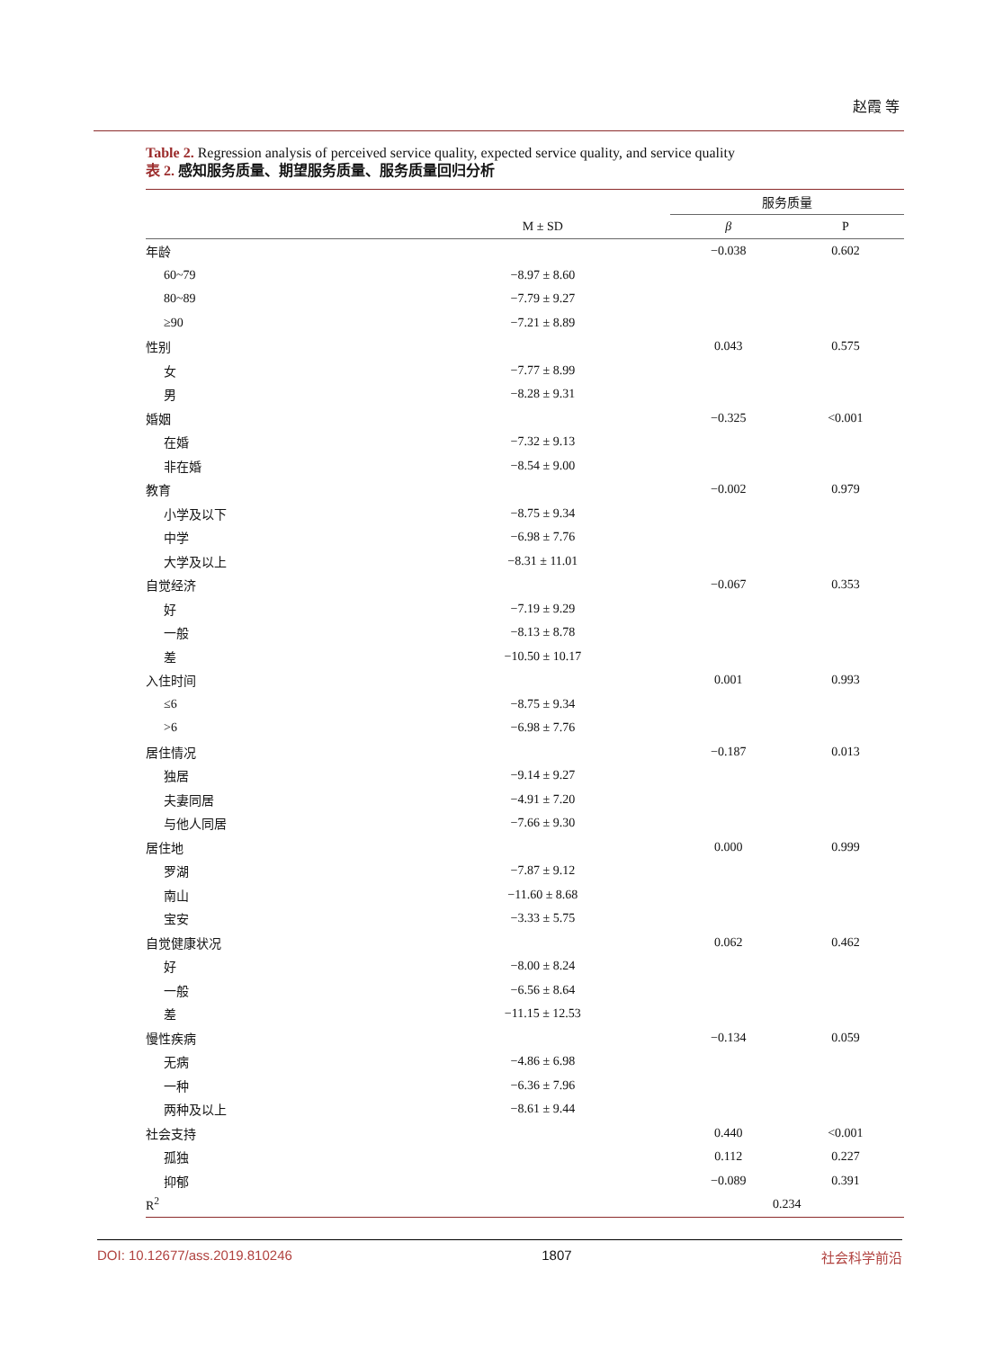赵霞 等
Table 2. Regression analysis of perceived service quality, expected service quality, and service quality
表 2. 感知服务质量、期望服务质量、服务质量回归分析
| | | 服务质量 | |
| --- | --- | --- | --- |
| | M ± SD | β | P |
| 年龄 | | −0.038 | 0.602 |
| 60~79 | −8.97 ± 8.60 | | |
| 80~89 | −7.79 ± 9.27 | | |
| ≥90 | −7.21 ± 8.89 | | |
| 性别 | | 0.043 | 0.575 |
| 女 | −7.77 ± 8.99 | | |
| 男 | −8.28 ± 9.31 | | |
| 婚姻 | | −0.325 | <0.001 |
| 在婚 | −7.32 ± 9.13 | | |
| 非在婚 | −8.54 ± 9.00 | | |
| 教育 | | −0.002 | 0.979 |
| 小学及以下 | −8.75 ± 9.34 | | |
| 中学 | −6.98 ± 7.76 | | |
| 大学及以上 | −8.31 ± 11.01 | | |
| 自觉经济 | | −0.067 | 0.353 |
| 好 | −7.19 ± 9.29 | | |
| 一般 | −8.13 ± 8.78 | | |
| 差 | −10.50 ± 10.17 | | |
| 入住时间 | | 0.001 | 0.993 |
| ≤6 | −8.75 ± 9.34 | | |
| >6 | −6.98 ± 7.76 | | |
| 居住情况 | | −0.187 | 0.013 |
| 独居 | −9.14 ± 9.27 | | |
| 夫妻同居 | −4.91 ± 7.20 | | |
| 与他人同居 | −7.66 ± 9.30 | | |
| 居住地 | | 0.000 | 0.999 |
| 罗湖 | −7.87 ± 9.12 | | |
| 南山 | −11.60 ± 8.68 | | |
| 宝安 | −3.33 ± 5.75 | | |
| 自觉健康状况 | | 0.062 | 0.462 |
| 好 | −8.00 ± 8.24 | | |
| 一般 | −6.56 ± 8.64 | | |
| 差 | −11.15 ± 12.53 | | |
| 慢性疾病 | | −0.134 | 0.059 |
| 无病 | −4.86 ± 6.98 | | |
| 一种 | −6.36 ± 7.96 | | |
| 两种及以上 | −8.61 ± 9.44 | | |
| 社会支持 | | 0.440 | <0.001 |
| 孤独 | | 0.112 | 0.227 |
| 抑郁 | | −0.089 | 0.391 |
| R<sup>2</sup> | | 0.234 | |
DOI: 10.12677/ass.2019.810246 1807 社会科学前沿